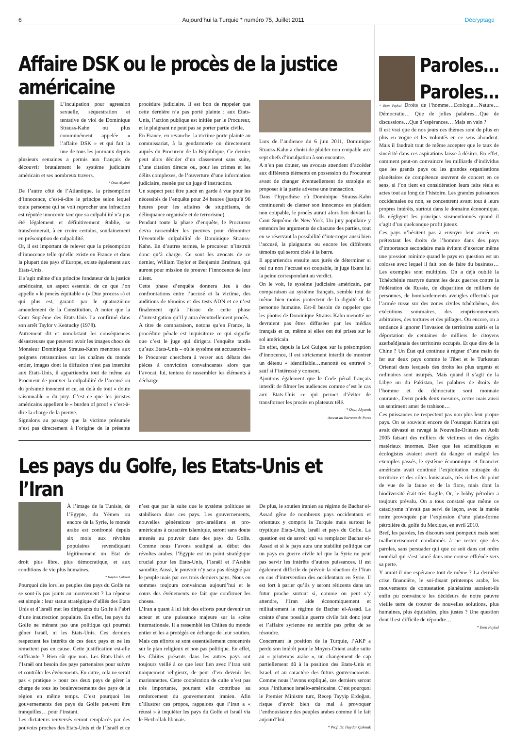6 Aujourd’hui la Turquie * numéro 75, Juillet 2011 Décryptage
Affaire DSK ou le procès de la justice américaine
L’inculpation pour agression sexuelle, séquestration et tentative de viol de Dominique Strauss-Kahn ou plus communément appelée « l’affaire DSK » et qui fait la une de tous les journaux depuis plusieurs semaines a permis aux français de découvrir brutalement le système judiciaire américain et ses nombreux travers.
* Ozan Akyürek
De l’autre côté de l’Atlantique, la présomption d’innocence, c’est-à-dire le principe selon lequel toute personne qui se voit reprocher une infraction est réputée innocente tant que sa culpabilité n’a pas été légalement et définitivement établie, se transformerait, à en croire certains, soudainement en présomption de culpabilité.
Or, il est important de relever que la présomption d’innocence telle qu’elle existe en France et dans la plupart des pays d’Europe, existe également aux Etats-Unis.
Il s’agit même d’un principe fondateur de la justice américaine, un aspect essentiel de ce que l’on appelle « le procès équitable » (« Due process ») et qui plus est, garanti par le quatorzième amendement de la Constitution. A noter que la Cour Suprême des Etats-Unis l’a confirmé dans son arrêt Taylor v Kentucky (1978).
Autrement dit et nonobstant les conséquences désastreuses que peuvent avoir les images chocs de Monsieur Dominique Strauss-Kahn menottes aux poignets retransmises sur les chaînes du monde entier, images dont la diffusion n’est pas interdite aux Etats-Unis, il appartiendra tout de même au Procureur de prouver la culpabilité de l’accusé ou du présumé innocent et ce, au delà de tout « doute raisonnable » du jury. C’est ce que les juristes américains appellent le « burden of proof » c’est-à-dire la charge de la preuve.
Signalons au passage que la victime présumée n’est pas directement à l’origine de la présente procédure judiciaire. Il est bon de rappeler que cette dernière n’a pas porté plainte : aux Etats-Unis, l’action publique est initiée par le Procureur, et le plaignant ne peut pas se porter partie civile.
En France, en revanche, la victime porte plainte au commissariat, à la gendarmerie ou directement auprès du Procureur de la République. Ce dernier peut alors décider d’un classement sans suite, d’une citation directe ou, pour les crimes et les délits complexes, de l’ouverture d’une information judiciaire, menée par un juge d’instruction.
Un suspect peut être placé en garde à vue pour les nécessités de l’enquête pour 24 heures (jusqu’à 96 heures pour les affaires de stupéfiants, de délinquance organisée et de terrorisme).
Pendant toute la phase d’enquête, le Procureur devra rassembler les preuves pour démontrer l’éventuelle culpabilité de Dominique Strauss-Kahn. En d’autres termes, le procureur n’instruit donc qu’à charge. Ce sont les avocats de ce dernier, William Taylor et Benjamin Brafman, qui auront pour mission de prouver l’innocence de leur client.
Cette phase d’enquête donnera lieu à des confrontations entre l’accusé et la victime, des auditions de témoins et des tests ADN et ce n’est finalement qu’à l’issue de cette phase d’investigation qu’il y aura éventuellement procès.
A titre de comparaison, notons qu’en France, la procédure pénale est inquisitoire ce qui signifie que c’est le juge qui dirigera l’enquête tandis qu’aux Etats-Unis – où le système est accusatoire – le Procureur cherchera à verser aux débats des pièces à conviction convaincantes alors que l’avocat, lui, tentera de rassembler les éléments à décharge.
Lors de l’audience du 6 juin 2011, Dominique Strauss-Kahn a choisi de plaider non coupable aux sept chefs d’inculpation à son encontre.
A n’en pas douter, ses avocats attendent d’accéder aux différents éléments en possession du Procureur avant de changer éventuellement de stratégie et proposer à la partie adverse une transaction.
Dans l’hypothèse où Dominique Strauss-Kahn continuerait de clamer son innocence en plaidant non coupable, le procès aurait alors lieu devant la Cour Suprême de New-York. Un jury populaire y entendra les arguments de chacune des parties, tout en se réservant la possibilité d’interroger aussi bien l’accusé, la plaignante ou encore les différents témoins qui seront cités à la barre.
Il appartiendra ensuite aux jurés de déterminer si oui ou non l’accusé est coupable, le juge fixant lui la peine correspondant au verdict.
On le voit, le système judiciaire américain, par comparaison au système français, semble tout de même bien moins protecteur de la dignité de la personne humaine. Est-il besoin de rappeler que les photos de Dominique Strauss-Kahn menotté ne devraient pas êtres diffusées par les médias français et ce, même si elles ont été prises sur le sol américain.
En effet, depuis la Loi Guigou sur la présomption d’innocence, il est strictement interdit de montrer un détenu « identifiable…menotté ou entravé » sauf si l’intéressé y consent.
Ajoutons également que le Code pénal français interdit de filmer les audiences comme c’est le cas aux Etats-Unis ce qui permet d’éviter de transformer les procès en plateaux télé.
* Ozan Akyurek
Avocat au Barreau de Paris
Les pays du Golfe, les Etats-Unis et l’Iran
À l’image de la Tunisie, de l’Egypte, du Yémen ou encore de la Syrie, le monde arabe est confronté depuis six mois aux révoltes populaires revendiquant légitimement un Etat de droit plus libre, plus démocratique, et aux conditions de vie plus humaines.
* Haydar Çakmak
Pourquoi dès lors les peuples des pays du Golfe ne se sont-ils pas joints au mouvement ? La réponse est simple : leur statut stratégique d’alliés des Etats Unis et d’Israël met les dirigeants du Golfe à l’abri d’une insurrection populaire. En effet, les pays du Golfe ne mènent pas une politique qui pourrait gêner Israël, ni les Etats-Unis. Ces derniers respectent les intérêts de ces deux pays et ne les remettent pas en cause. Cette justification est-elle suffisante ? Bien sûr que non. Les Etats-Unis et l’Israël ont besoin des pays partenaires pour suivre et contrôler les événements. En outre, cela ne serait pas « pratique » pour ces deux pays de gérer la charge de tous les bouleversements des pays de la région en même temps. C’est pourquoi les gouvernements des pays du Golfe peuvent être tranquilles… pour l’instant.
Les dictateurs renversés seront remplacés par des pouvoirs proches des Etats-Unis et de l’Israël et ce n’est que par la suite que le système politique se stabilisera dans ces pays. Les gouvernements, nouvelles générations pro-israéliens et pro-américains à caractère islamique, seront sans doute amenés au pouvoir dans des pays du Golfe. Comme nous l’avons souligné au début des révoltes arabes, l’Egypte est un point stratégique crucial pour les Etats-Unis, l’Israël et l’Arabie saoudite. Aussi, le pouvoir n’y sera pas désigné par le peuple mais par ces trois derniers pays. Nous en sommes toujours convaincus aujourd’hui et le cours des événements ne fait que confirmer les choses.
L’Iran a quant à lui fait des efforts pour devenir un acteur et une puissance majeure sur la scène internationale. Il a rassemblé les Chiites du monde entier et les a protégés en échange de leur soutien. Mais ces efforts se sont essentiellement concentrés sur le plan religieux et non pas politique. En effet, les Chiites présents dans les autres pays ont toujours veillé à ce que leur lien avec l’Iran soit uniquement religieux, de peur d’en devenir les marionnettes. Cette coopération de culte n’est pas très importante, pourtant elle contribue au renforcement du gouvernement iranien. Afin d’illustrer ces propos, rappelons que l’Iran a « réussi » à inquiéter les pays du Golfe et Israël via le Hezbollah libanais.
De plus, le soutien iranien au régime de Bachar el-Assad gêne de nombreux pays occidentaux et orientaux y compris la Turquie mais surtout le tryptique Etats-Unis, Israël et pays du Golfe. La question est de savoir qui va remplacer Bachar el-Assad et si le pays aura une stabilité politique car un pays en guerre civile tel que la Syrie ne peut pas servir les intérêts d’autres puissances. Il est également difficile de prévoir la réaction de l’Iran en cas d’intervention des occidentaux en Syrie. Il est fort à parier qu’ils y seront réticents dans un futur proche surtout si, comme on peut s’y attendre, l’Iran aide économiquement et militairement le régime de Bachar el-Assad. La crainte d’une possible guerre civile fait donc jour et l’affaire syrienne ne semble pas prête de se résoudre.
Concernant la position de la Turquie, l’AKP a perdu son intérêt pour le Moyen-Orient arabe suite au « printemps arabe », un changement de cap partiellement dû à la position des Etats-Unis et Israël, et au caractère des futurs gouvernements. Comme nous l’avons expliqué, ces derniers seront sous l’influence israélo-américaine. C’est pourquoi le Premier Ministre turc, Recep Tayyip Erdoğan, risque d’avoir bien du mal à provoquer l’enthousiasme des peuples arabes comme il le fait aujourd’hui.
* Prof. Dr. Haydar Çakmak
Paroles… Paroles…
* Eren Paykal Droits de l‘homme…Ecologie…Nature…Démocratie… Que de jolies palabres…Que de discussions…Que d’espérances… Mais en vain ?
Il est vrai que de nos jours ces thèmes sont de plus en plus en vogue et les volontés en ce sens abondent. Mais il faudrait tout de même accepter que le taux de sincérité dans ces aspirations laisse à désirer. En effet, comment peut-on convaincre les milliards d’individus que les grands pays ou les grandes organisations planétaires de compétence œuvrent de concert en ce sens, si l’on tient en considération leurs faits réels et actes tout au long de l’histoire. Les grandes puissances occidentales ou non, se concentrent avant tout à leurs propres intérêts, surtout dans le domaine économique. Ils négligent les principes susmentionnés quand il s’agit d’un quelconque profit juteux.
Ces pays n’hésitent pas à envoyer leur armée en prétextant les droits de l’homme dans des pays d’importance secondaire mais évitent d’exercer même une pression minime quand le pays en question est un colosse avec lequel il fait bon de faire du business… Les exemples sont multiples. On a déjà oublié la Tchétchénie martyre durant les deux guerres contre la Fédération de Russie, de disparition de milliers de personnes, de bombardements aveugles effectués par l’armée russe sur des zones civiles tchétchènes, des exécutions sommaires, des emprisonnements arbitraires, des tortures et des pillages. Ou encore, on a tendance à ignorer l’invasion de territoires azéris et la déportation de centaines de milliers de citoyens azerbaïdjanais des territoires occupés. Et que dire de la Chine ? Un État qui continue à régner d’une main de fer sur deux pays comme le Tibet et le Turkestan Oriental dans lesquels des droits les plus urgents et ordinaires sont usurpés. Mais quand il s’agit de la Libye ou du Pakistan, les palabres de droits de l’homme et de démocratie sont monnaie courante...Deux poids deux mesures, certes mais aussi un sentiment amer de trahison…
Ces puissances ne respectent pas non plus leur propre pays. On se souvient encore de l’ouragan Katrina qui avait dévasté et ravagé la Nouvelle-Orléans en Août 2005 faisant des milliers de victimes et des dégâts matériaux énormes. Bien que les scientifiques et écologistes avaient averti du danger et malgré les exemples passés, le système économique et financier américain avait continué l’exploitation outragée du territoire et des côtes louisianais, très riches du point de vue de la faune et de la flore, mais dont la biodiversité était très fragile. Or, le lobby pétrolier a toujours prévalu. On a tous constaté que même ce cataclysme n’avait pas servi de leçon, avec la marée noire provoquée par l’explosion d’une plate-forme pétrolière du golfe du Mexique, en avril 2010.
Bref, les paroles, les discours sont pompeux mais sont malheureusement condamnés à ne rester que des paroles, sans persuader qui que ce soit dans cet ordre mondial qui s’est lancé dans une course effrénée vers sa perte.
Y aurait-il une espérance tout de même ? La dernière crise financière, le soi-disant printemps arabe, les mouvements de contestation planétaires auraient-ils enfin pu convaincre les décideurs de notre pauvre vieille terre de trouver de nouvelles solutions, plus humaines, plus équitables, plus justes ? Une question dont il est difficile de répondre…
* Eren Paykal